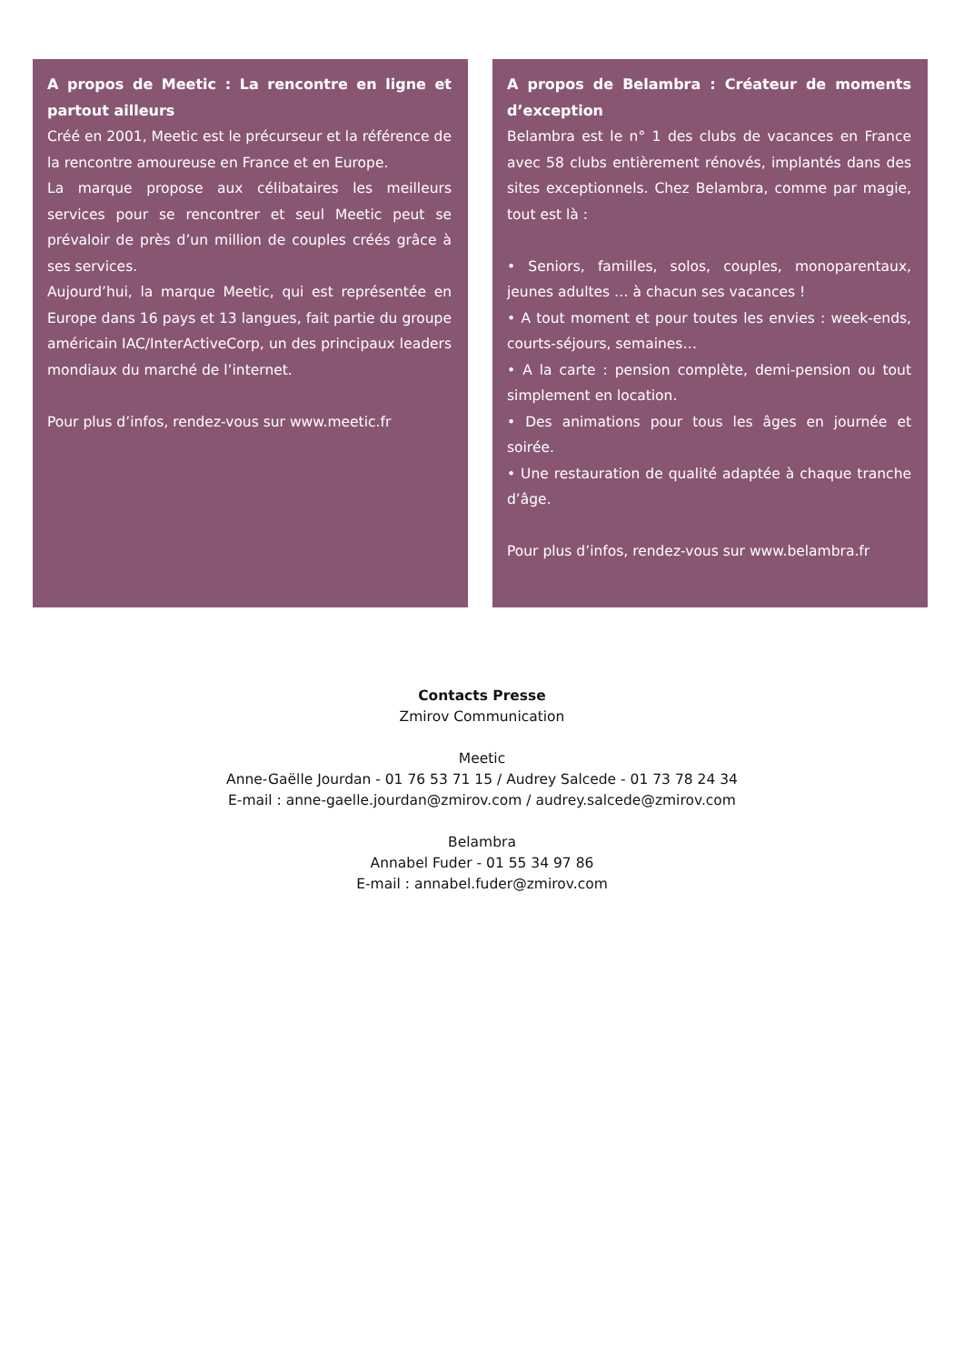A propos de Meetic : La rencontre en ligne et partout ailleurs
Créé en 2001, Meetic est le précurseur et la référence de la rencontre amoureuse en France et en Europe.
La marque propose aux célibataires les meilleurs services pour se rencontrer et seul Meetic peut se prévaloir de près d’un million de couples créés grâce à ses services.
Aujourd’hui, la marque Meetic, qui est représentée en Europe dans 16 pays et 13 langues, fait partie du groupe américain IAC/InterActiveCorp, un des principaux leaders mondiaux du marché de l’internet.
Pour plus d’infos, rendez-vous sur www.meetic.fr
A propos de Belambra : Créateur de moments d’exception
Belambra est le n° 1 des clubs de vacances en France avec 58 clubs entièrement rénovés, implantés dans des sites exceptionnels. Chez Belambra, comme par magie, tout est là :
• Seniors, familles, solos, couples, monoparentaux, jeunes adultes … à chacun ses vacances !
• A tout moment et pour toutes les envies : week-ends, courts-séjours, semaines…
• A la carte : pension complète, demi-pension ou tout simplement en location.
• Des animations pour tous les âges en journée et soirée.
• Une restauration de qualité adaptée à chaque tranche d’âge.
Pour plus d’infos, rendez-vous sur www.belambra.fr
Contacts Presse
Zmirov Communication
Meetic
Anne-Gaëlle Jourdan - 01 76 53 71 15 / Audrey Salcede - 01 73 78 24 34
E-mail : anne-gaelle.jourdan@zmirov.com / audrey.salcede@zmirov.com
Belambra
Annabel Fuder - 01 55 34 97 86
E-mail : annabel.fuder@zmirov.com